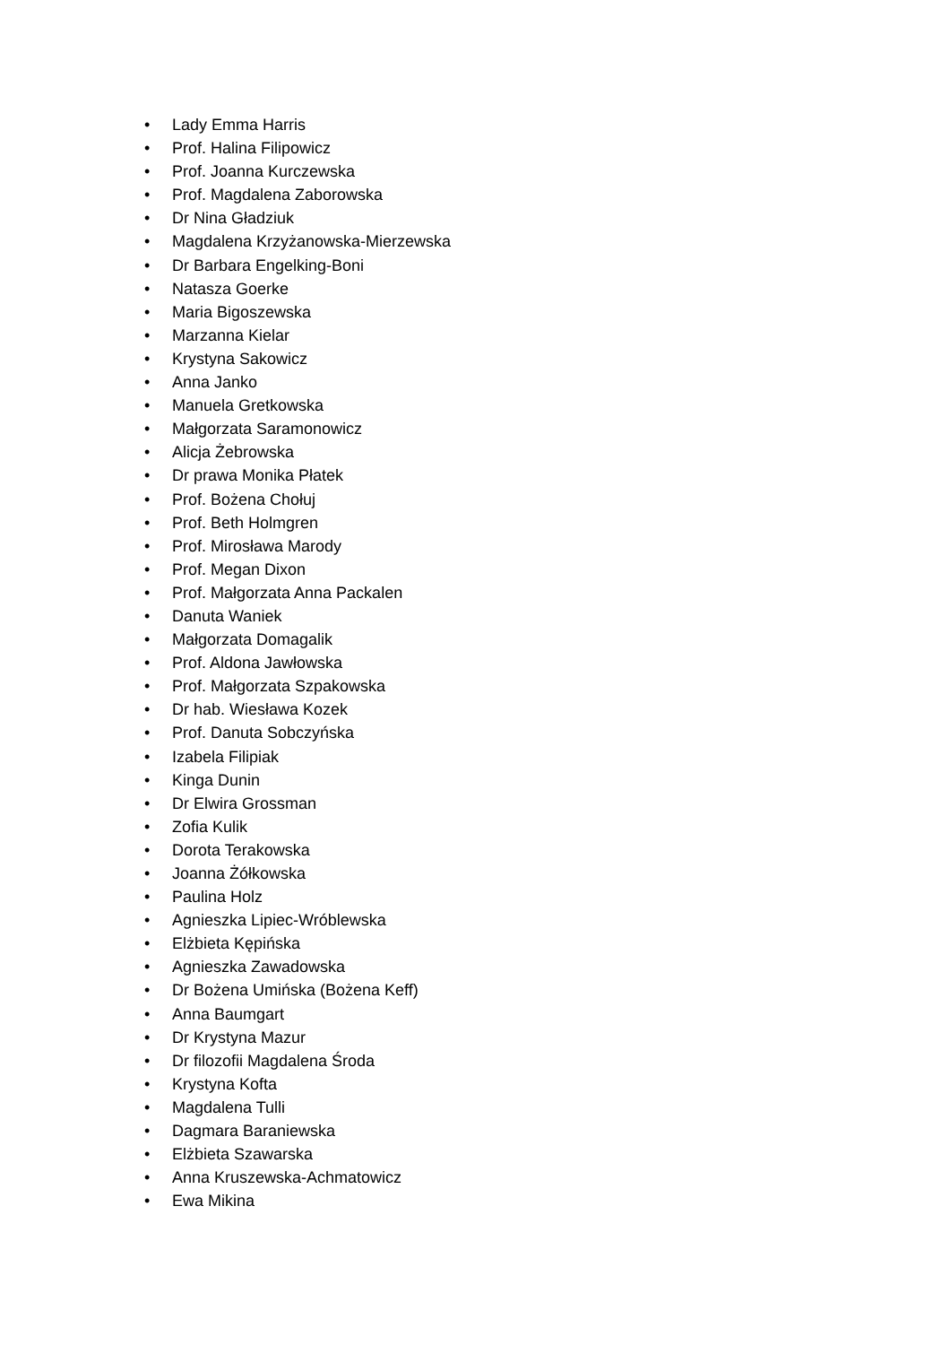• Lady Emma Harris
• Prof. Halina Filipowicz
• Prof. Joanna Kurczewska
• Prof. Magdalena Zaborowska
• Dr Nina Gładziuk
• Magdalena Krzyżanowska-Mierzewska
• Dr Barbara Engelking-Boni
• Natasza Goerke
• Maria Bigoszewska
• Marzanna Kielar
• Krystyna Sakowicz
• Anna Janko
• Manuela Gretkowska
• Małgorzata Saramonowicz
• Alicja Żebrowska
• Dr prawa Monika Płatek
• Prof. Bożena Chołuj
• Prof. Beth Holmgren
• Prof. Mirosława Marody
• Prof. Megan Dixon
• Prof. Małgorzata Anna Packalen
• Danuta Waniek
• Małgorzata Domagalik
• Prof. Aldona Jawłowska
• Prof. Małgorzata Szpakowska
• Dr hab. Wiesława Kozek
• Prof. Danuta Sobczyńska
• Izabela Filipiak
• Kinga Dunin
• Dr Elwira Grossman
• Zofia Kulik
• Dorota Terakowska
• Joanna Żółkowska
• Paulina Holz
• Agnieszka Lipiec-Wróblewska
• Elżbieta Kępińska
• Agnieszka Zawadowska
• Dr Bożena Umińska (Bożena Keff)
• Anna Baumgart
• Dr Krystyna Mazur
• Dr filozofii Magdalena Środa
• Krystyna Kofta
• Magdalena Tulli
• Dagmara Baraniewska
• Elżbieta Szawarska
• Anna Kruszewska-Achmatowicz
• Ewa Mikina